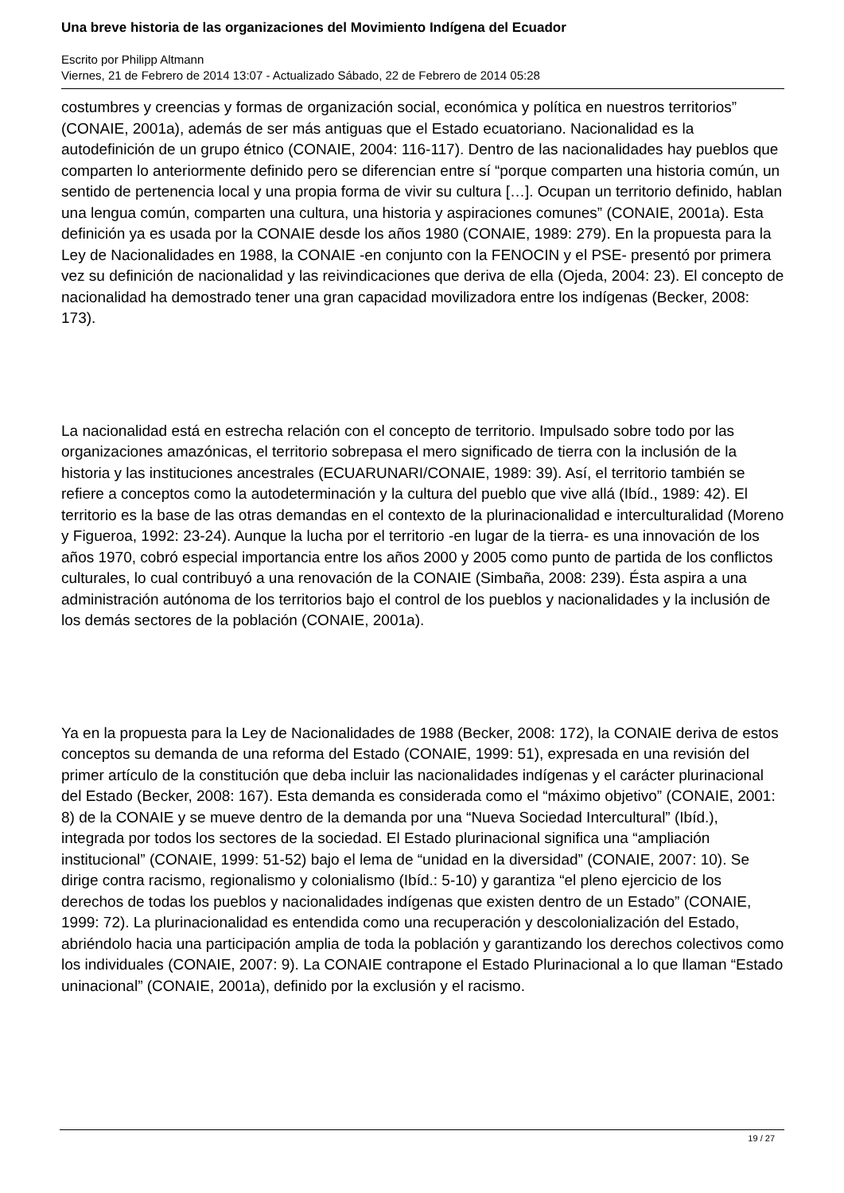Una breve historia de las organizaciones del Movimiento Indígena del Ecuador
Escrito por Philipp Altmann
Viernes, 21 de Febrero de 2014 13:07 - Actualizado Sábado, 22 de Febrero de 2014 05:28
costumbres y creencias y formas de organización social, económica y política en nuestros territorios” (CONAIE, 2001a), además de ser más antiguas que el Estado ecuatoriano. Nacionalidad es la autodefinición de un grupo étnico (CONAIE, 2004: 116-117). Dentro de las nacionalidades hay pueblos que comparten lo anteriormente definido pero se diferencian entre sí “porque comparten una historia común, un sentido de pertenencia local y una propia forma de vivir su cultura […]. Ocupan un territorio definido, hablan una lengua común, comparten una cultura, una historia y aspiraciones comunes” (CONAIE, 2001a). Esta definición ya es usada por la CONAIE desde los años 1980 (CONAIE, 1989: 279). En la propuesta para la Ley de Nacionalidades en 1988, la CONAIE -en conjunto con la FENOCIN y el PSE- presentó por primera vez su definición de nacionalidad y las reivindicaciones que deriva de ella (Ojeda, 2004: 23). El concepto de nacionalidad ha demostrado tener una gran capacidad movilizadora entre los indígenas (Becker, 2008: 173).
La nacionalidad está en estrecha relación con el concepto de territorio. Impulsado sobre todo por las organizaciones amazónicas, el territorio sobrepasa el mero significado de tierra con la inclusión de la historia y las instituciones ancestrales (ECUARUNARI/CONAIE, 1989: 39). Así, el territorio también se refiere a conceptos como la autodeterminación y la cultura del pueblo que vive allá (Ibíd., 1989: 42). El territorio es la base de las otras demandas en el contexto de la plurinacionalidad e interculturalidad (Moreno y Figueroa, 1992: 23-24). Aunque la lucha por el territorio -en lugar de la tierra- es una innovación de los años 1970, cobró especial importancia entre los años 2000 y 2005 como punto de partida de los conflictos culturales, lo cual contribuyó a una renovación de la CONAIE (Simbaña, 2008: 239). Ésta aspira a una administración autónoma de los territorios bajo el control de los pueblos y nacionalidades y la inclusión de los demás sectores de la población (CONAIE, 2001a).
Ya en la propuesta para la Ley de Nacionalidades de 1988 (Becker, 2008: 172), la CONAIE deriva de estos conceptos su demanda de una reforma del Estado (CONAIE, 1999: 51), expresada en una revisión del primer artículo de la constitución que deba incluir las nacionalidades indígenas y el carácter plurinacional del Estado (Becker, 2008: 167). Esta demanda es considerada como el “máximo objetivo” (CONAIE, 2001: 8) de la CONAIE y se mueve dentro de la demanda por una “Nueva Sociedad Intercultural” (Ibíd.), integrada por todos los sectores de la sociedad. El Estado plurinacional significa una “ampliación institucional” (CONAIE, 1999: 51-52) bajo el lema de “unidad en la diversidad” (CONAIE, 2007: 10). Se dirige contra racismo, regionalismo y colonialismo (Ibíd.: 5-10) y garantiza “el pleno ejercicio de los derechos de todas los pueblos y nacionalidades indígenas que existen dentro de un Estado” (CONAIE, 1999: 72). La plurinacionalidad es entendida como una recuperación y descolonialización del Estado, abriéndolo hacia una participación amplia de toda la población y garantizando los derechos colectivos como los individuales (CONAIE, 2007: 9). La CONAIE contrapone el Estado Plurinacional a lo que llaman “Estado uninacional” (CONAIE, 2001a), definido por la exclusión y el racismo.
19 / 27